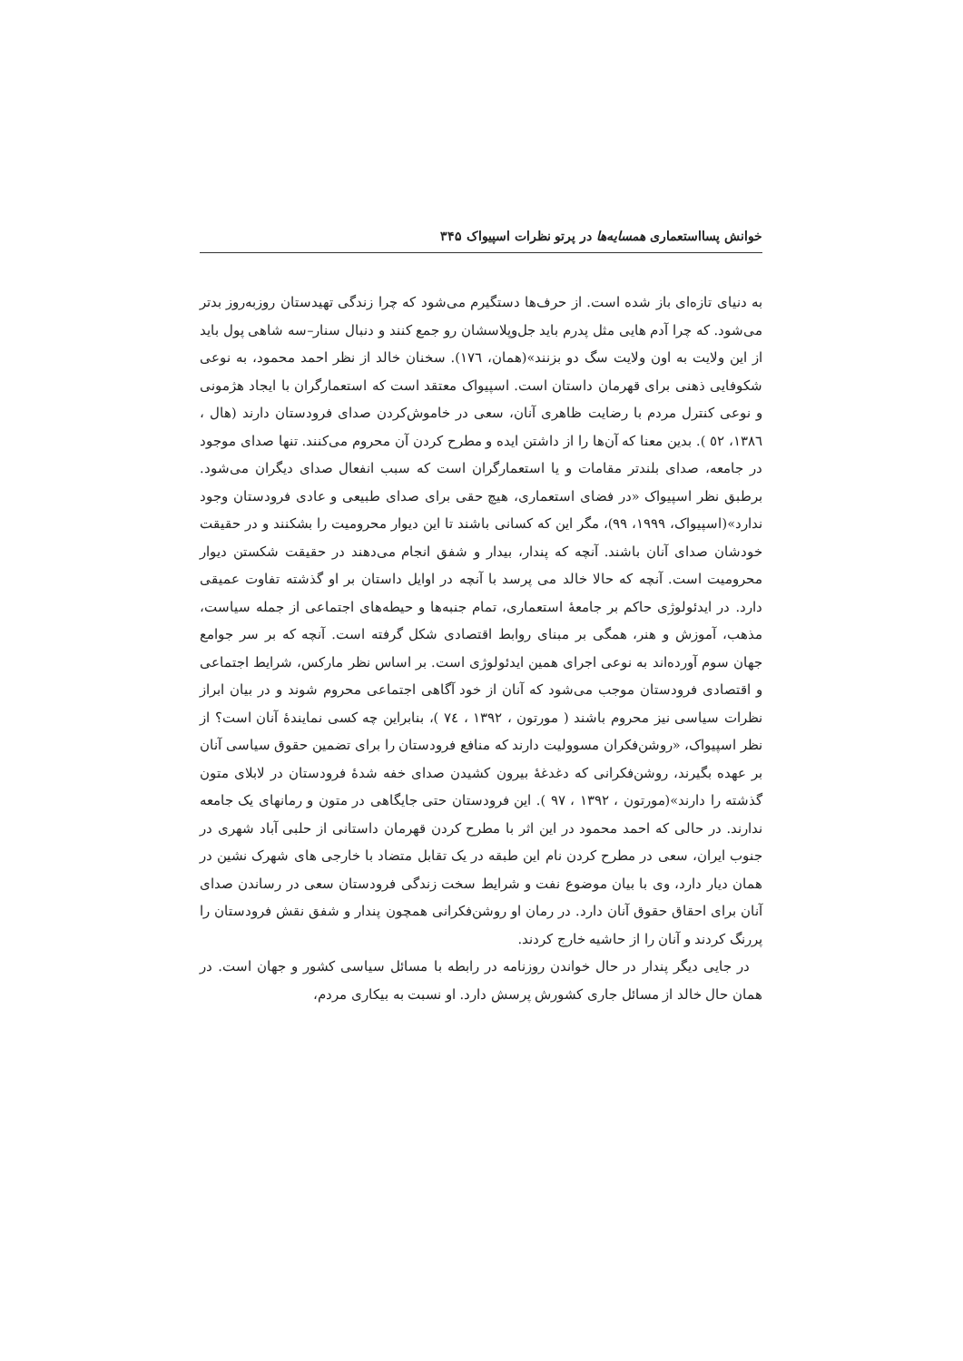خوانش پسااستعماری همسایه‌ها در پرتو نظرات اسپیواک ۳۴۵
به دنیای تازه‌ای باز شده است. از حرف‌ها دستگیرم می‌شود که چرا زندگی تهیدستان روزبه‌روز بدتر می‌شود. که چرا آدم هایی مثل پدرم باید جل‌وپلاسشان رو جمع کنند و دنبال سنار–سه شاهی پول باید از این ولایت به اون ولایت سگ دو بزنند»(همان، ١٧٦). سخنان خالد از نظر احمد محمود، به نوعی شکوفایی ذهنی برای قهرمان داستان است. اسپیواک معتقد است که استعمارگران با ایجاد هژمونی و نوعی کنترل مردم با رضایت ظاهری آنان، سعی در خاموش‌کردن صدای فرودستان دارند (هال ، ١٣٨٦، ٥٢ ). بدین معنا که آن‌ها را از داشتن ایده و مطرح کردن آن محروم می‌کنند. تنها صدای موجود در جامعه، صدای بلندتر مقامات و یا استعمارگران است که سبب انفعال صدای دیگران می‌شود. برطبق نظر اسپیواک «در فضای استعماری، هیچ حقی برای صدای طبیعی و عادی فرودستان وجود ندارد»(اسپیواک، ۱۹۹۹، ۹۹)، مگر این که کسانی باشند تا این دیوار محرومیت را بشکنند و در حقیقت خودشان صدای آنان باشند. آنچه که پندار، بیدار و شفق انجام می‌دهند در حقیقت شکستن دیوار محرومیت است. آنچه که حالا خالد می پرسد با آنچه در اوایل داستان بر او گذشته تفاوت عمیقی دارد. در ایدئولوژی حاکم بر جامعهٔ استعماری، تمام جنبه‌ها و حیطه‌های اجتماعی از جمله سیاست، مذهب، آموزش و هنر، همگی بر مبنای روابط اقتصادی شکل گرفته است. آنچه که بر سر جوامع جهان سوم آورده‌اند به نوعی اجرای همین ایدئولوژی است. بر اساس نظر مارکس، شرایط اجتماعی و اقتصادی فرودستان موجب می‌شود که آنان از خود آگاهی اجتماعی محروم شوند و در بیان ابراز نظرات سیاسی نیز محروم باشند ( مورتون ، ۱۳۹۲ ، ٧٤ )، بنابراین چه کسی نمایندهٔ آنان است؟ از نظر اسپیواک، «روشن‌فکران مسوولیت دارند که منافع فرودستان را برای تضمین حقوق سیاسی آنان بر عهده بگیرند، روشن‌فکرانی که دغدغهٔ بیرون کشیدن صدای خفه شدهٔ فرودستان در لابلای متون گذشته را دارند»(مورتون ، ۱۳۹۲ ، ۹۷ ). این فرودستان حتی جایگاهی در متون و رمانهای یک جامعه ندارند. در حالی که احمد محمود در این اثر با مطرح کردن قهرمان داستانی از حلبی آباد شهری در جنوب ایران، سعی در مطرح کردن نام این طبقه در یک تقابل متضاد با خارجی های شهرک نشین در همان دیار دارد، وی با بیان موضوع نفت و شرایط سخت زندگی فرودستان سعی در رساندن صدای آنان برای احقاق حقوق آنان دارد. در رمان او روشن‌فکرانی همچون پندار و شفق نقش فرودستان را پررنگ کردند و آنان را از حاشیه خارج کردند.
در جایی دیگر پندار در حال خواندن روزنامه در رابطه با مسائل سیاسی کشور و جهان است. در همان حال خالد از مسائل جاری کشورش پرسش دارد. او نسبت به بیکاری مردم،